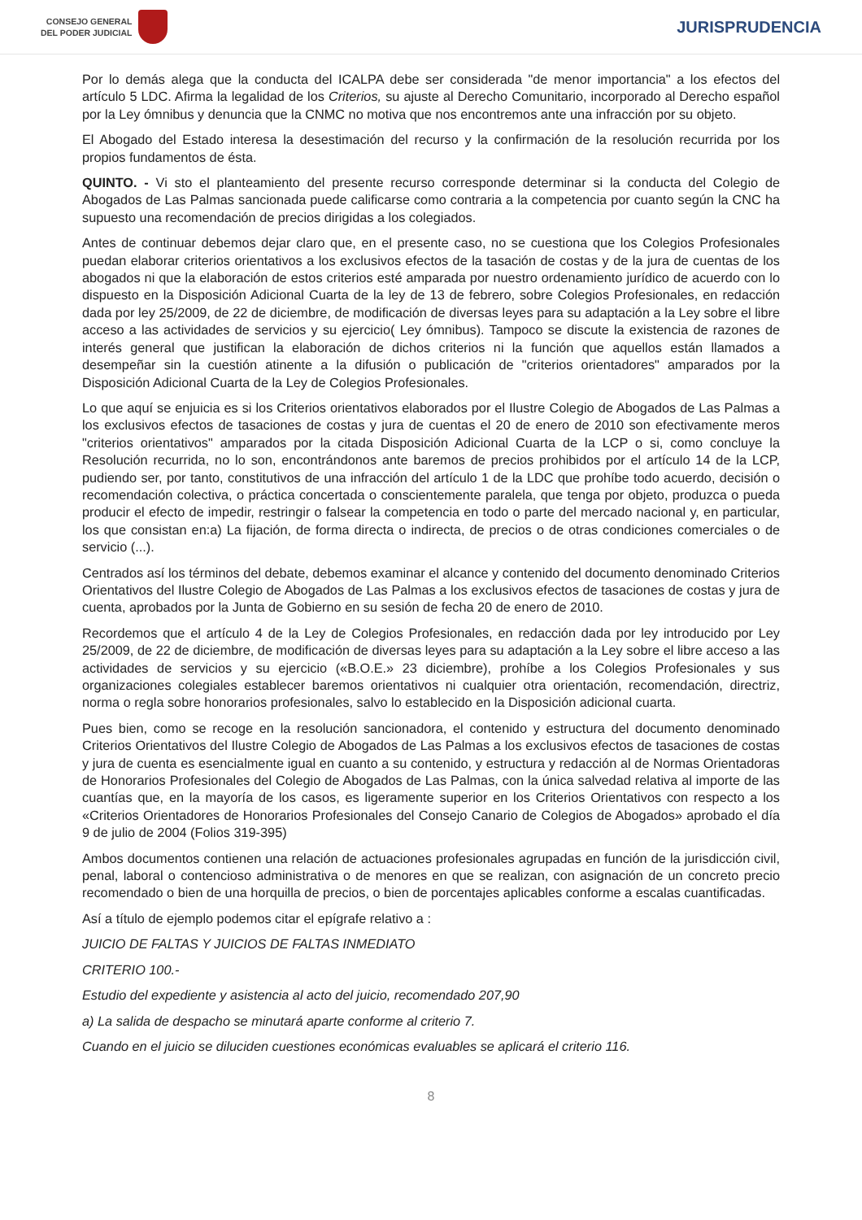CONSEJO GENERAL
DEL PODER JUDICIAL
JURISPRUDENCIA
Por lo demás alega que la conducta del ICALPA debe ser considerada "de menor importancia" a los efectos del artículo 5 LDC. Afirma la legalidad de los Criterios, su ajuste al Derecho Comunitario, incorporado al Derecho español por la Ley ómnibus y denuncia que la CNMC no motiva que nos encontremos ante una infracción por su objeto.
El Abogado del Estado interesa la desestimación del recurso y la confirmación de la resolución recurrida por los propios fundamentos de ésta.
QUINTO. - Vi sto el planteamiento del presente recurso corresponde determinar si la conducta del Colegio de Abogados de Las Palmas sancionada puede calificarse como contraria a la competencia por cuanto según la CNC ha supuesto una recomendación de precios dirigidas a los colegiados.
Antes de continuar debemos dejar claro que, en el presente caso, no se cuestiona que los Colegios Profesionales puedan elaborar criterios orientativos a los exclusivos efectos de la tasación de costas y de la jura de cuentas de los abogados ni que la elaboración de estos criterios esté amparada por nuestro ordenamiento jurídico de acuerdo con lo dispuesto en la Disposición Adicional Cuarta de la ley de 13 de febrero, sobre Colegios Profesionales, en redacción dada por ley 25/2009, de 22 de diciembre, de modificación de diversas leyes para su adaptación a la Ley sobre el libre acceso a las actividades de servicios y su ejercicio( Ley ómnibus). Tampoco se discute la existencia de razones de interés general que justifican la elaboración de dichos criterios ni la función que aquellos están llamados a desempeñar sin la cuestión atinente a la difusión o publicación de "criterios orientadores" amparados por la Disposición Adicional Cuarta de la Ley de Colegios Profesionales.
Lo que aquí se enjuicia es si los Criterios orientativos elaborados por el Ilustre Colegio de Abogados de Las Palmas a los exclusivos efectos de tasaciones de costas y jura de cuentas el 20 de enero de 2010 son efectivamente meros "criterios orientativos" amparados por la citada Disposición Adicional Cuarta de la LCP o si, como concluye la Resolución recurrida, no lo son, encontrándonos ante baremos de precios prohibidos por el artículo 14 de la LCP, pudiendo ser, por tanto, constitutivos de una infracción del artículo 1 de la LDC que prohíbe todo acuerdo, decisión o recomendación colectiva, o práctica concertada o conscientemente paralela, que tenga por objeto, produzca o pueda producir el efecto de impedir, restringir o falsear la competencia en todo o parte del mercado nacional y, en particular, los que consistan en:a) La fijación, de forma directa o indirecta, de precios o de otras condiciones comerciales o de servicio (...).
Centrados así los términos del debate, debemos examinar el alcance y contenido del documento denominado Criterios Orientativos del Ilustre Colegio de Abogados de Las Palmas a los exclusivos efectos de tasaciones de costas y jura de cuenta, aprobados por la Junta de Gobierno en su sesión de fecha 20 de enero de 2010.
Recordemos que el artículo 4 de la Ley de Colegios Profesionales, en redacción dada por ley introducido por Ley 25/2009, de 22 de diciembre, de modificación de diversas leyes para su adaptación a la Ley sobre el libre acceso a las actividades de servicios y su ejercicio («B.O.E.» 23 diciembre), prohíbe a los Colegios Profesionales y sus organizaciones colegiales establecer baremos orientativos ni cualquier otra orientación, recomendación, directriz, norma o regla sobre honorarios profesionales, salvo lo establecido en la Disposición adicional cuarta.
Pues bien, como se recoge en la resolución sancionadora, el contenido y estructura del documento denominado Criterios Orientativos del Ilustre Colegio de Abogados de Las Palmas a los exclusivos efectos de tasaciones de costas y jura de cuenta es esencialmente igual en cuanto a su contenido, y estructura y redacción al de Normas Orientadoras de Honorarios Profesionales del Colegio de Abogados de Las Palmas, con la única salvedad relativa al importe de las cuantías que, en la mayoría de los casos, es ligeramente superior en los Criterios Orientativos con respecto a los «Criterios Orientadores de Honorarios Profesionales del Consejo Canario de Colegios de Abogados» aprobado el día 9 de julio de 2004 (Folios 319-395)
Ambos documentos contienen una relación de actuaciones profesionales agrupadas en función de la jurisdicción civil, penal, laboral o contencioso administrativa o de menores en que se realizan, con asignación de un concreto precio recomendado o bien de una horquilla de precios, o bien de porcentajes aplicables conforme a escalas cuantificadas.
Así a título de ejemplo podemos citar el epígrafe relativo a :
JUICIO DE FALTAS Y JUICIOS DE FALTAS INMEDIATO
CRITERIO 100.-
Estudio del expediente y asistencia al acto del juicio, recomendado 207,90
a) La salida de despacho se minutará aparte conforme al criterio 7.
Cuando en el juicio se diluciden cuestiones económicas evaluables se aplicará el criterio 116.
8